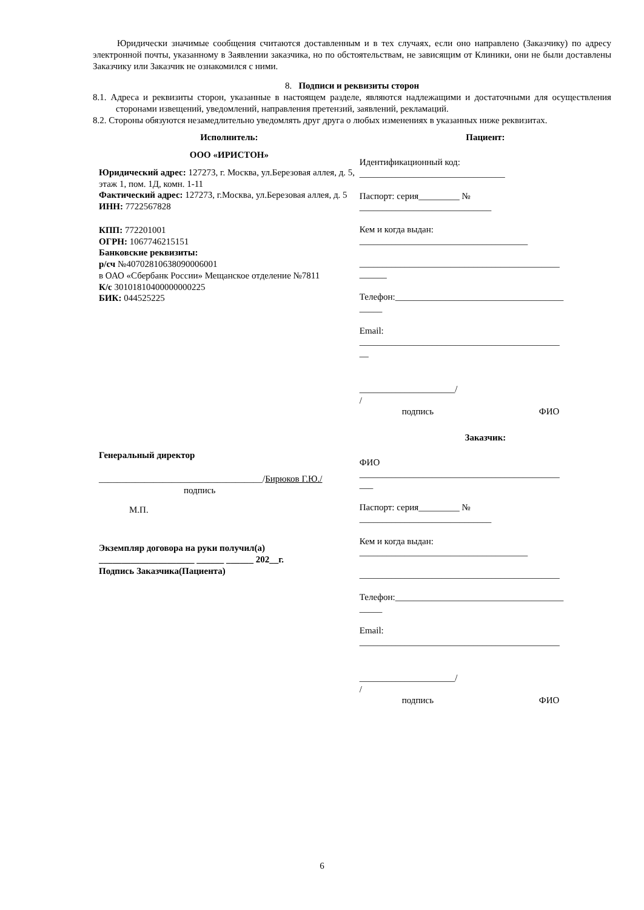Юридически значимые сообщения считаются доставленным и в тех случаях, если оно направлено (Заказчику) по адресу электронной почты, указанному в Заявлении заказчика, но по обстоятельствам, не зависящим от Клиники, они не были доставлены Заказчику или Заказчик не ознакомился с ними.
8. Подписи и реквизиты сторон
8.1. Адреса и реквизиты сторон, указанные в настоящем разделе, являются надлежащими и достаточными для осуществления сторонами извещений, уведомлений, направления претензий, заявлений, рекламаций.
8.2. Стороны обязуются незамедлительно уведомлять друг друга о любых изменениях в указанных ниже реквизитах.
Исполнитель:
ООО «ИРИСТОН»
Юридический адрес: 127273, г. Москва, ул.Березовая аллея, д. 5, этаж 1, пом. 1Д, комн. 1-11
Фактический адрес: 127273, г.Москва, ул.Березовая аллея, д. 5
ИНН: 7722567828
КПП: 772201001
ОГРН: 1067746215151
Банковские реквизиты:
р/сч №40702810638090006001
в ОАО «Сбербанк России» Мещанское отделение №7811
К/с 30101810400000000225
БИК: 044525225
Генеральный директор
____________________________________/Бирюков Г.Ю./
подпись
М.П.
Экземпляр договора на руки получил(а)
_____________________ ______ ______ 202__г.
Подпись Заказчика(Пациента)
Пациент:
Идентификационный код:
________________________________
Паспорт: серия_________ №
_____________________________
Кем и когда выдан:
_____________________________________
____________________________________________
______
Телефон:_____________________________________
_____
Email:
____________________________________________
__
_____________________/
/
подпись ФИО
Заказчик:
ФИО
____________________________________________
___
Паспорт: серия_________ №
_____________________________
Кем и когда выдан:
_____________________________________
____________________________________________
Телефон:_____________________________________
_____
Email:
____________________________________________
_____________________/
/
подпись ФИО
6